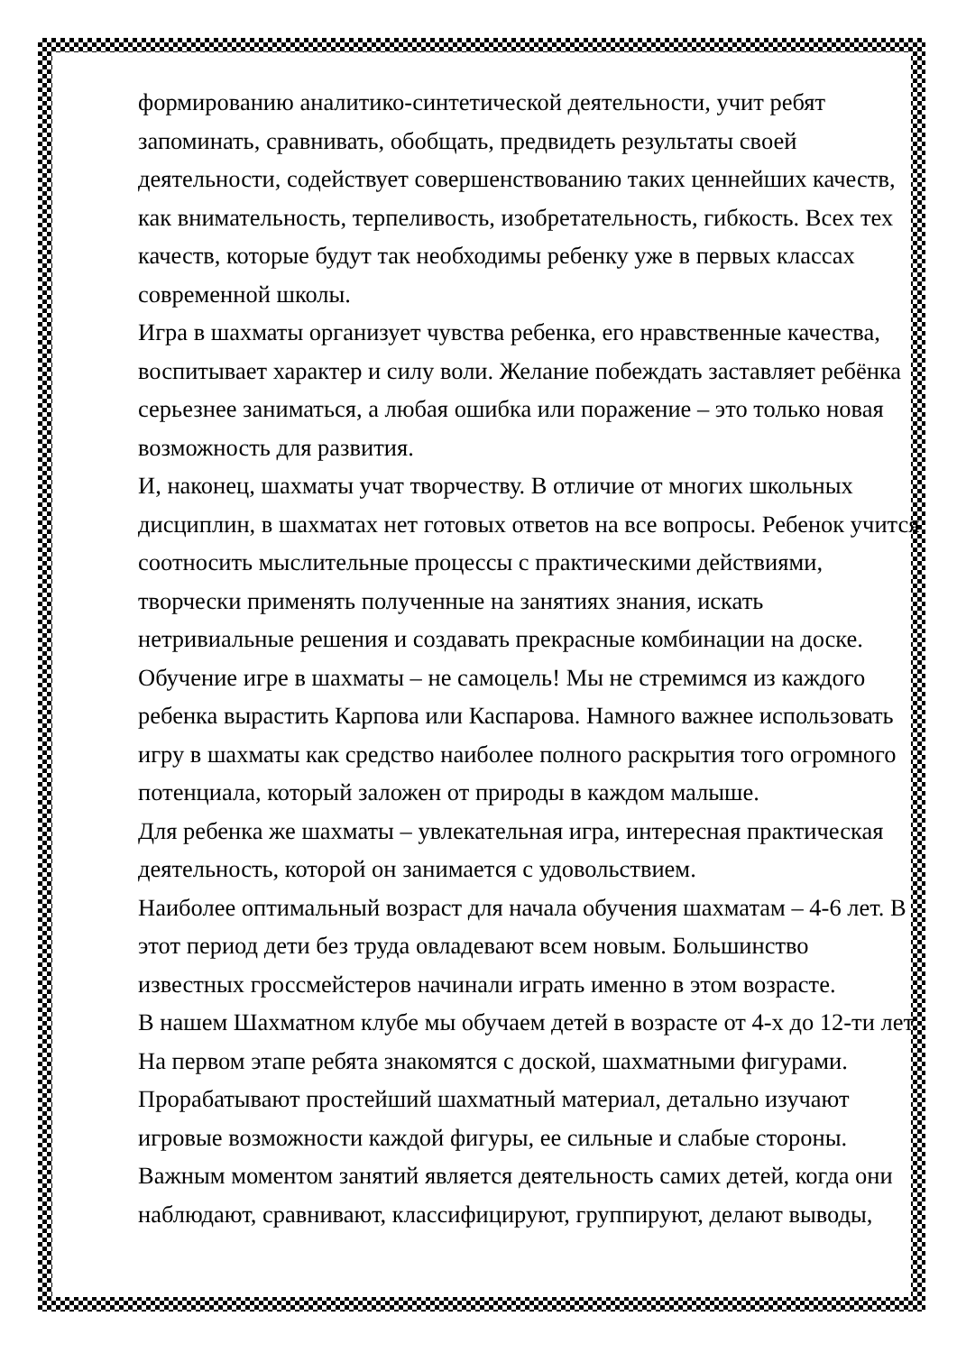формированию аналитико-синтетической деятельности, учит ребят запоминать, сравнивать, обобщать, предвидеть результаты своей деятельности, содействует совершенствованию таких ценнейших качеств, как внимательность, терпеливость, изобретательность, гибкость. Всех тех качеств, которые будут так необходимы ребенку уже в первых классах современной школы.
Игра в шахматы организует чувства ребенка, его нравственные качества, воспитывает характер и силу воли. Желание побеждать заставляет ребёнка серьезнее заниматься, а любая ошибка или поражение – это только новая возможность для развития.
И, наконец, шахматы учат творчеству. В отличие от многих школьных дисциплин, в шахматах нет готовых ответов на все вопросы. Ребенок учится соотносить мыслительные процессы с практическими действиями, творчески применять полученные на занятиях знания, искать нетривиальные решения и создавать прекрасные комбинации на доске.
Обучение игре в шахматы – не самоцель! Мы не стремимся из каждого ребенка вырастить Карпова или Каспарова. Намного важнее использовать игру в шахматы как средство наиболее полного раскрытия того огромного потенциала, который заложен от природы в каждом малыше.
Для ребенка же шахматы – увлекательная игра, интересная практическая деятельность, которой он занимается с удовольствием.
Наиболее оптимальный возраст для начала обучения шахматам – 4-6 лет. В этот период дети без труда овладевают всем новым. Большинство известных гроссмейстеров начинали играть именно в этом возрасте.
В нашем Шахматном клубе мы обучаем детей в возрасте от 4-х до 12-ти лет. На первом этапе ребята знакомятся с доской, шахматными фигурами. Прорабатывают простейший шахматный материал, детально изучают игровые возможности каждой фигуры, ее сильные и слабые стороны.
Важным моментом занятий является деятельность самих детей, когда они наблюдают, сравнивают, классифицируют, группируют, делают выводы,